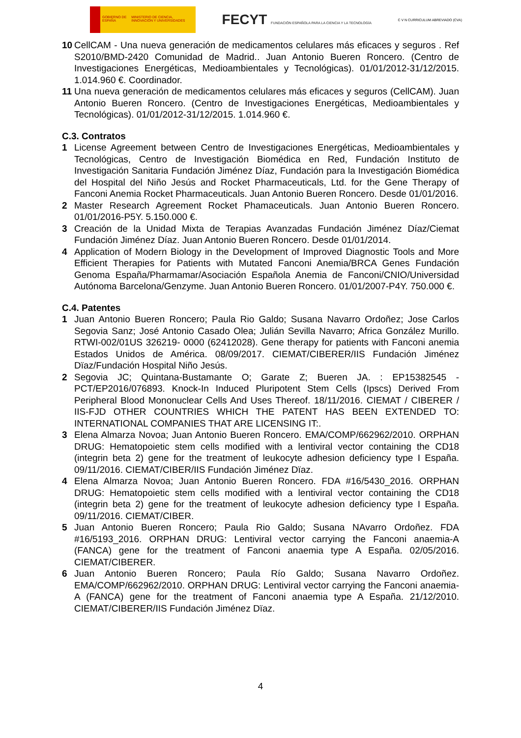GOBIERNO DE ESPAÑA MINISTERIO DE CIENCIA, INNOVACIÓN Y UNIVERSIDADES
FECYT FUNDACIÓN ESPAÑOLA PARA LA CIENCIA Y LA TECNOLOGÍA
C V N CURRICULUM ABREVIADO (CVA)
10 CellCAM - Una nueva generación de medicamentos celulares más eficaces y seguros . Ref S2010/BMD-2420 Comunidad de Madrid.. Juan Antonio Bueren Roncero. (Centro de Investigaciones Energéticas, Medioambientales y Tecnológicas). 01/01/2012-31/12/2015. 1.014.960 €. Coordinador.
11 Una nueva generación de medicamentos celulares más eficaces y seguros (CellCAM). Juan Antonio Bueren Roncero. (Centro de Investigaciones Energéticas, Medioambientales y Tecnológicas). 01/01/2012-31/12/2015. 1.014.960 €.
C.3. Contratos
1 License Agreement between Centro de Investigaciones Energéticas, Medioambientales y Tecnológicas, Centro de Investigación Biomédica en Red, Fundación Instituto de Investigación Sanitaria Fundación Jiménez Díaz, Fundación para la Investigación Biomédica del Hospital del Niño Jesús and Rocket Pharmaceuticals, Ltd. for the Gene Therapy of Fanconi Anemia Rocket Pharmaceuticals. Juan Antonio Bueren Roncero. Desde 01/01/2016.
2 Master Research Agreement Rocket Phamaceuticals. Juan Antonio Bueren Roncero. 01/01/2016-P5Y. 5.150.000 €.
3 Creación de la Unidad Mixta de Terapias Avanzadas Fundación Jiménez Díaz/Ciemat Fundación Jiménez Díaz. Juan Antonio Bueren Roncero. Desde 01/01/2014.
4 Application of Modern Biology in the Development of Improved Diagnostic Tools and More Efficient Therapies for Patients with Mutated Fanconi Anemia/BRCA Genes Fundación Genoma España/Pharmamar/Asociación Española Anemia de Fanconi/CNIO/Universidad Autónoma Barcelona/Genzyme. Juan Antonio Bueren Roncero. 01/01/2007-P4Y. 750.000 €.
C.4. Patentes
1 Juan Antonio Bueren Roncero; Paula Rio Galdo; Susana Navarro Ordoñez; Jose Carlos Segovia Sanz; José Antonio Casado Olea; Julián Sevilla Navarro; Africa González Murillo. RTWI-002/01US 326219- 0000 (62412028). Gene therapy for patients with Fanconi anemia Estados Unidos de América. 08/09/2017. CIEMAT/CIBERER/IIS Fundación Jiménez Dïaz/Fundación Hospital Niño Jesús.
2 Segovia JC; Quintana-Bustamante O; Garate Z; Bueren JA. : EP15382545 - PCT/EP2016/076893. Knock-In Induced Pluripotent Stem Cells (Ipscs) Derived From Peripheral Blood Mononuclear Cells And Uses Thereof. 18/11/2016. CIEMAT / CIBERER / IIS-FJD OTHER COUNTRIES WHICH THE PATENT HAS BEEN EXTENDED TO: INTERNATIONAL COMPANIES THAT ARE LICENSING IT:.
3 Elena Almarza Novoa; Juan Antonio Bueren Roncero. EMA/COMP/662962/2010. ORPHAN DRUG: Hematopoietic stem cells modified with a lentiviral vector containing the CD18 (integrin beta 2) gene for the treatment of leukocyte adhesion deficiency type I España. 09/11/2016. CIEMAT/CIBER/IIS Fundación Jiménez Dïaz.
4 Elena Almarza Novoa; Juan Antonio Bueren Roncero. FDA #16/5430_2016. ORPHAN DRUG: Hematopoietic stem cells modified with a lentiviral vector containing the CD18 (integrin beta 2) gene for the treatment of leukocyte adhesion deficiency type I España. 09/11/2016. CIEMAT/CIBER.
5 Juan Antonio Bueren Roncero; Paula Rio Galdo; Susana NAvarro Ordoñez. FDA #16/5193_2016. ORPHAN DRUG: Lentiviral vector carrying the Fanconi anaemia-A (FANCA) gene for the treatment of Fanconi anaemia type A España. 02/05/2016. CIEMAT/CIBERER.
6 Juan Antonio Bueren Roncero; Paula Río Galdo; Susana Navarro Ordoñez. EMA/COMP/662962/2010. ORPHAN DRUG: Lentiviral vector carrying the Fanconi anaemia-A (FANCA) gene for the treatment of Fanconi anaemia type A España. 21/12/2010. CIEMAT/CIBERER/IIS Fundación Jiménez Dïaz.
4